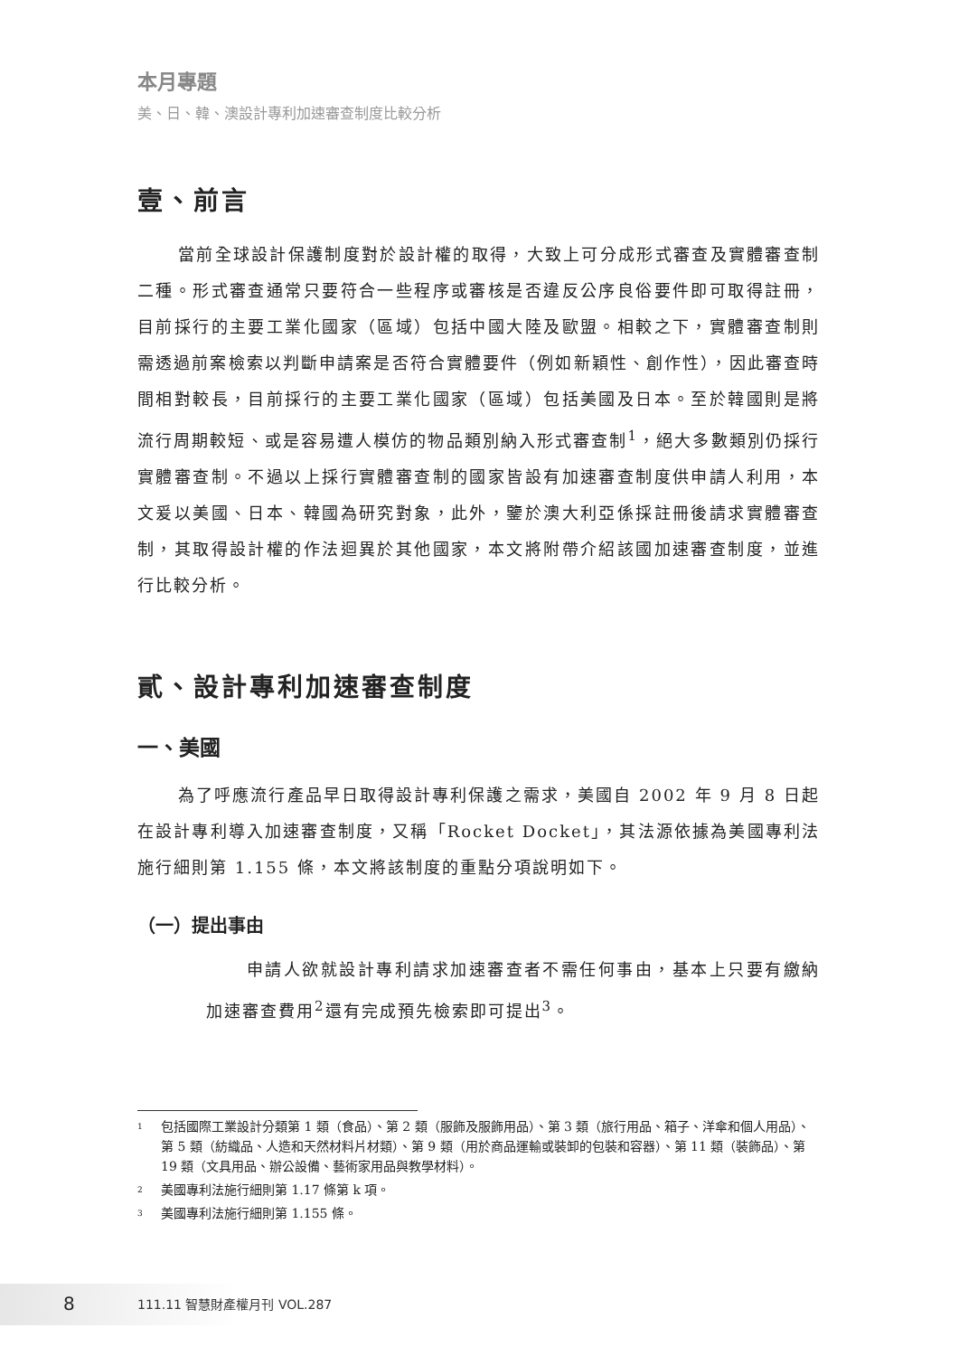本月專題
美、日、韓、澳設計專利加速審查制度比較分析
壹、前言
當前全球設計保護制度對於設計權的取得，大致上可分成形式審查及實體審查制二種。形式審查通常只要符合一些程序或審核是否違反公序良俗要件即可取得註冊，目前採行的主要工業化國家（區域）包括中國大陸及歐盟。相較之下，實體審查制則需透過前案檢索以判斷申請案是否符合實體要件（例如新穎性、創作性），因此審查時間相對較長，目前採行的主要工業化國家（區域）包括美國及日本。至於韓國則是將流行周期較短、或是容易遭人模仿的物品類別納入形式審查制<sup>1</sup>，絕大多數類別仍採行實體審查制。不過以上採行實體審查制的國家皆設有加速審查制度供申請人利用，本文爰以美國、日本、韓國為研究對象，此外，鑒於澳大利亞係採註冊後請求實體審查制，其取得設計權的作法迴異於其他國家，本文將附帶介紹該國加速審查制度，並進行比較分析。
貳、設計專利加速審查制度
一、美國
為了呼應流行產品早日取得設計專利保護之需求，美國自 2002 年 9 月 8 日起在設計專利導入加速審查制度，又稱「Rocket Docket」，其法源依據為美國專利法施行細則第 1.155 條，本文將該制度的重點分項說明如下。
（一）提出事由
申請人欲就設計專利請求加速審查者不需任何事由，基本上只要有繳納加速審查費用<sup>2</sup>還有完成預先檢索即可提出<sup>3</sup>。
<sup>1</sup> 包括國際工業設計分類第 1 類（食品）、第 2 類（服飾及服飾用品）、第 3 類（旅行用品、箱子、洋傘和個人用品）、第 5 類（紡織品、人造和天然材料片材類）、第 9 類（用於商品運輸或裝卸的包裝和容器）、第 11 類（裝飾品）、第 19 類（文具用品、辦公設備、藝術家用品與教學材料）。
<sup>2</sup> 美國專利法施行細則第 1.17 條第 k 項。
<sup>3</sup> 美國專利法施行細則第 1.155 條。
8 111.11 智慧財產權月刊 VOL.287